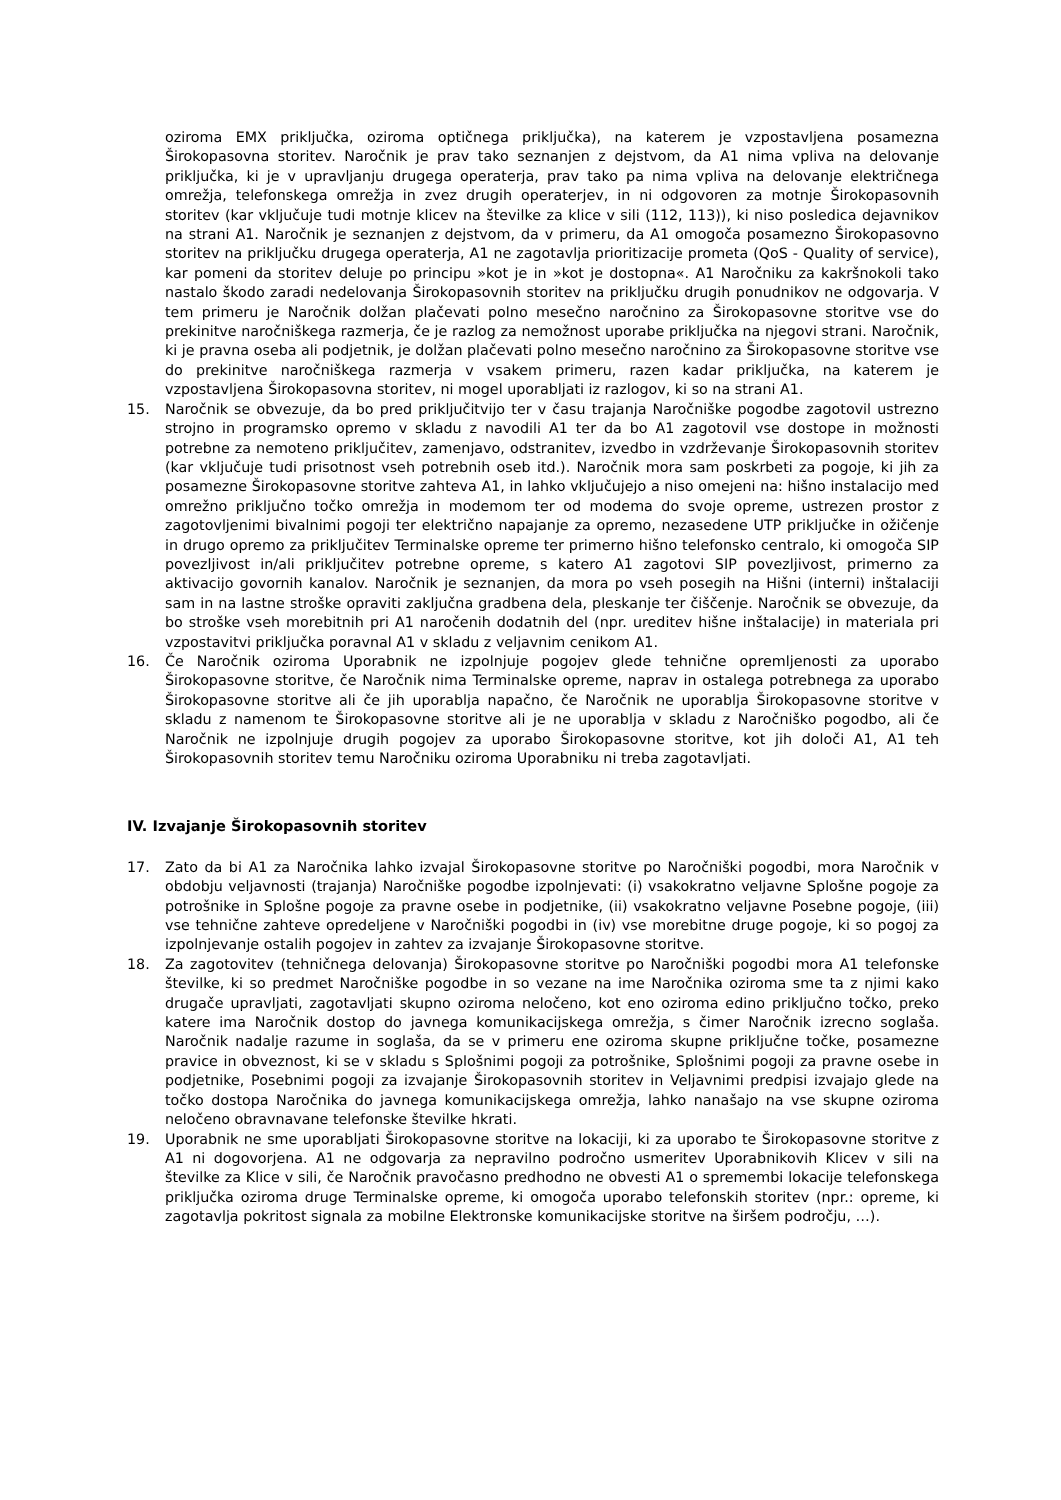oziroma EMX priključka, oziroma optičnega priključka), na katerem je vzpostavljena posamezna Širokopasovna storitev. Naročnik je prav tako seznanjen z dejstvom, da A1 nima vpliva na delovanje priključka, ki je v upravljanju drugega operaterja, prav tako pa nima vpliva na delovanje električnega omrežja, telefonskega omrežja in zvez drugih operaterjev, in ni odgovoren za motnje Širokopasovnih storitev (kar vključuje tudi motnje klicev na številke za klice v sili (112, 113)), ki niso posledica dejavnikov na strani A1. Naročnik je seznanjen z dejstvom, da v primeru, da A1 omogoča posamezno Širokopasovno storitev na priključku drugega operaterja, A1 ne zagotavlja prioritizacije prometa (QoS - Quality of service), kar pomeni da storitev deluje po principu »kot je in »kot je dostopna«. A1 Naročniku za kakršnokoli tako nastalo škodo zaradi nedelovanja Širokopasovnih storitev na priključku drugih ponudnikov ne odgovarja. V tem primeru je Naročnik dolžan plačevati polno mesečno naročnino za Širokopasovne storitve vse do prekinitve naročniškega razmerja, če je razlog za nemožnost uporabe priključka na njegovi strani. Naročnik, ki je pravna oseba ali podjetnik, je dolžan plačevati polno mesečno naročnino za Širokopasovne storitve vse do prekinitve naročniškega razmerja v vsakem primeru, razen kadar priključka, na katerem je vzpostavljena Širokopasovna storitev, ni mogel uporabljati iz razlogov, ki so na strani A1.
15. Naročnik se obvezuje, da bo pred priključitvijo ter v času trajanja Naročniške pogodbe zagotovil ustrezno strojno in programsko opremo v skladu z navodili A1 ter da bo A1 zagotovil vse dostope in možnosti potrebne za nemoteno priključitev, zamenjavo, odstranitev, izvedbo in vzdrževanje Širokopasovnih storitev (kar vključuje tudi prisotnost vseh potrebnih oseb itd.). Naročnik mora sam poskrbeti za pogoje, ki jih za posamezne Širokopasovne storitve zahteva A1, in lahko vključujejo a niso omejeni na: hišno instalacijo med omrežno priključno točko omrežja in modemom ter od modema do svoje opreme, ustrezen prostor z zagotovljenimi bivalnimi pogoji ter električno napajanje za opremo, nezasedene UTP priključke in ožičenje in drugo opremo za priključitev Terminalske opreme ter primerno hišno telefonsko centralo, ki omogoča SIP povezljivost in/ali priključitev potrebne opreme, s katero A1 zagotovi SIP povezljivost, primerno za aktivacijo govornih kanalov. Naročnik je seznanjen, da mora po vseh posegih na Hišni (interni) inštalaciji sam in na lastne stroške opraviti zaključna gradbena dela, pleskanje ter čiščenje. Naročnik se obvezuje, da bo stroške vseh morebitnih pri A1 naročenih dodatnih del (npr. ureditev hišne inštalacije) in materiala pri vzpostavitvi priključka poravnal A1 v skladu z veljavnim cenikom A1.
16. Če Naročnik oziroma Uporabnik ne izpolnjuje pogojev glede tehnične opremljenosti za uporabo Širokopasovne storitve, če Naročnik nima Terminalske opreme, naprav in ostalega potrebnega za uporabo Širokopasovne storitve ali če jih uporablja napačno, če Naročnik ne uporablja Širokopasovne storitve v skladu z namenom te Širokopasovne storitve ali je ne uporablja v skladu z Naročniško pogodbo, ali če Naročnik ne izpolnjuje drugih pogojev za uporabo Širokopasovne storitve, kot jih določi A1, A1 teh Širokopasovnih storitev temu Naročniku oziroma Uporabniku ni treba zagotavljati.
IV. Izvajanje Širokopasovnih storitev
17. Zato da bi A1 za Naročnika lahko izvajal Širokopasovne storitve po Naročniški pogodbi, mora Naročnik v obdobju veljavnosti (trajanja) Naročniške pogodbe izpolnjevati: (i) vsakokratno veljavne Splošne pogoje za potrošnike in Splošne pogoje za pravne osebe in podjetnike, (ii) vsakokratno veljavne Posebne pogoje, (iii) vse tehnične zahteve opredeljene v Naročniški pogodbi in (iv) vse morebitne druge pogoje, ki so pogoj za izpolnjevanje ostalih pogojev in zahtev za izvajanje Širokopasovne storitve.
18. Za zagotovitev (tehničnega delovanja) Širokopasovne storitve po Naročniški pogodbi mora A1 telefonske številke, ki so predmet Naročniške pogodbe in so vezane na ime Naročnika oziroma sme ta z njimi kako drugače upravljati, zagotavljati skupno oziroma neločeno, kot eno oziroma edino priključno točko, preko katere ima Naročnik dostop do javnega komunikacijskega omrežja, s čimer Naročnik izrecno soglaša. Naročnik nadalje razume in soglaša, da se v primeru ene oziroma skupne priključne točke, posamezne pravice in obveznost, ki se v skladu s Splošnimi pogoji za potrošnike, Splošnimi pogoji za pravne osebe in podjetnike, Posebnimi pogoji za izvajanje Širokopasovnih storitev in Veljavnimi predpisi izvajajo glede na točko dostopa Naročnika do javnega komunikacijskega omrežja, lahko nanašajo na vse skupne oziroma neločeno obravnavane telefonske številke hkrati.
19. Uporabnik ne sme uporabljati Širokopasovne storitve na lokaciji, ki za uporabo te Širokopasovne storitve z A1 ni dogovorjena. A1 ne odgovarja za nepravilno področno usmeritev Uporabnikovih Klicev v sili na številke za Klice v sili, če Naročnik pravočasno predhodno ne obvesti A1 o spremembi lokacije telefonskega priključka oziroma druge Terminalske opreme, ki omogoča uporabo telefonskih storitev (npr.: opreme, ki zagotavlja pokritost signala za mobilne Elektronske komunikacijske storitve na širšem področju, …).